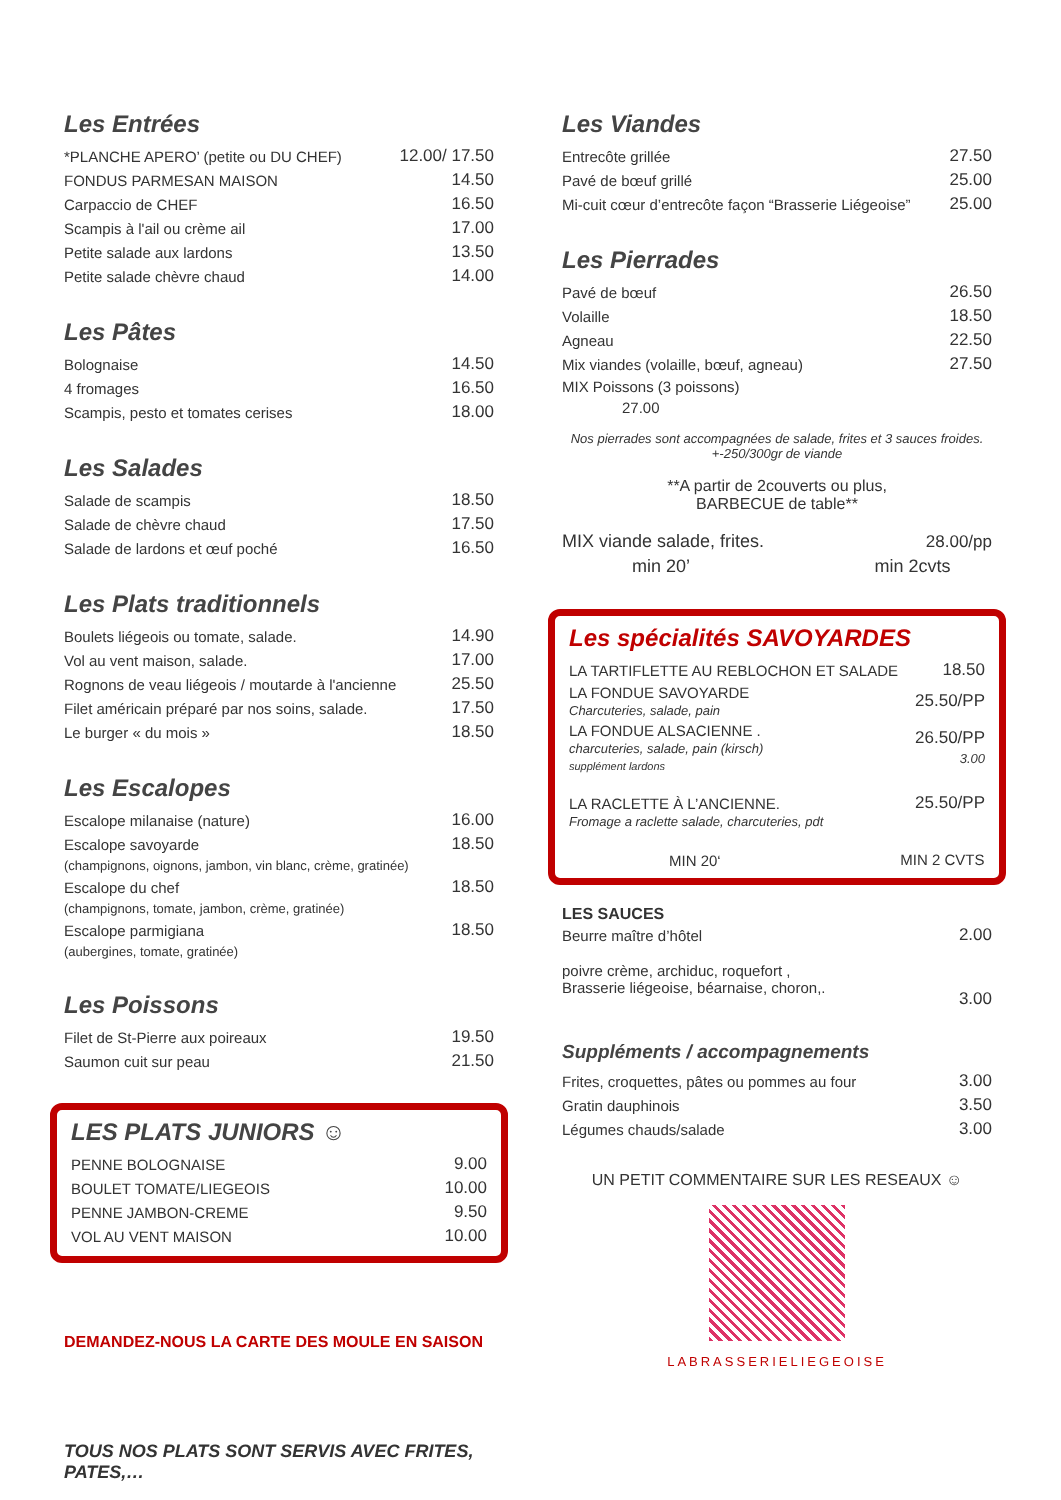Les Entrées
| *PLANCHE APERO’ (petite ou DU CHEF) | 12.00/ 17.50 |
| FONDUS PARMESAN MAISON | 14.50 |
| Carpaccio de CHEF | 16.50 |
| Scampis à l'ail ou crème ail | 17.00 |
| Petite salade aux lardons | 13.50 |
| Petite salade chèvre chaud | 14.00 |
Les Pâtes
| Bolognaise | 14.50 |
| 4 fromages | 16.50 |
| Scampis, pesto et tomates cerises | 18.00 |
Les Salades
| Salade de scampis | 18.50 |
| Salade de chèvre chaud | 17.50 |
| Salade de lardons et œuf poché | 16.50 |
Les Plats traditionnels
| Boulets liégeois ou tomate, salade. | 14.90 |
| Vol au vent maison, salade. | 17.00 |
| Rognons de veau liégeois / moutarde à l'ancienne | 25.50 |
| Filet américain préparé par nos soins, salade. | 17.50 |
| Le burger « du mois » | 18.50 |
Les Escalopes
| Escalope milanaise (nature) | 16.00 |
| Escalope savoyarde | 18.50 |
| (champignons, oignons, jambon, vin blanc, crème, gratinée) | |
| Escalope du chef | 18.50 |
| (champignons, tomate, jambon, crème, gratinée) | |
| Escalope parmigiana | 18.50 |
| (aubergines, tomate, gratinée) | |
Les Poissons
| Filet de St-Pierre aux poireaux | 19.50 |
| Saumon cuit sur peau | 21.50 |
LES PLATS JUNIORS ☺
| PENNE BOLOGNAISE | 9.00 |
| BOULET TOMATE/LIEGEOIS | 10.00 |
| PENNE JAMBON-CREME | 9.50 |
| VOL AU VENT MAISON | 10.00 |
DEMANDEZ-NOUS LA CARTE DES MOULE EN SAISON
TOUS NOS PLATS SONT SERVIS AVEC FRITES, PATES,…
Les Viandes
| Entrecôte grillée | 27.50 |
| Pavé de bœuf grillé | 25.00 |
| Mi-cuit cœur d’entrecôte façon “Brasserie Liégeoise” | 25.00 |
Les Pierrades
| Pavé de bœuf | 26.50 |
| Volaille | 18.50 |
| Agneau | 22.50 |
| Mix viandes (volaille, bœuf, agneau) | 27.50 |
| MIX Poissons (3 poissons) | |
| 27.00 | |
Nos pierrades sont accompagnées de salade, frites et 3 sauces froides. +-250/300gr de viande
**A partir de 2couverts ou plus,
BARBECUE de table**
| MIX viande salade, frites. | 28.00/pp |
| min 20’ | min 2cvts |
Les spécialités SAVOYARDES
| LA TARTIFLETTE AU REBLOCHON ET SALADE | 18.50 |
| LA FONDUE SAVOYARDE Charcuteries, salade, pain | 25.50/PP |
| LA FONDUE ALSACIENNE . charcuteries, salade, pain (kirsch) supplément lardons | 26.50/PP 3.00 |
| LA RACLETTE À L’ANCIENNE. Fromage a raclette salade, charcuteries, pdt | 25.50/PP |
| MIN 20‘ | MIN 2 CVTS |
LES SAUCES
| Beurre maître d’hôtel | 2.00 |
| poivre crème, archiduc, roquefort , Brasserie liégeoise, béarnaise, choron,. | 3.00 |
Suppléments / accompagnements
| Frites, croquettes, pâtes ou pommes au four | 3.00 |
| Gratin dauphinois | 3.50 |
| Légumes chauds/salade | 3.00 |
UN PETIT COMMENTAIRE SUR LES RESEAUX ☺
LABRASSERIELIEGEOISE